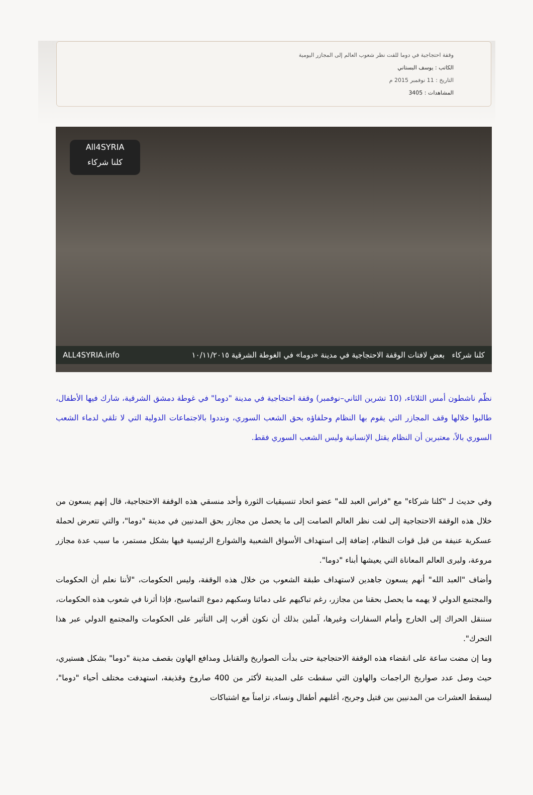وقفة احتجاجية في دوما للفت نظر شعوب العالم إلى المجازر اليومية
الكاتب : يوسف البستاني
التاريخ : 11 نوفمبر 2015 م
المشاهدات : 3405
All4SYRIA
كلنا شركاء
كلنا شركاء بعض لافتات الوقفة الاحتجاجية في مدينة «دوما» في الغوطة الشرقية ١٠/١١/٢٠١٥ ALL4SYRIA.info
نظّم ناشطون أمس الثلاثاء، (10 تشرين الثاني–نوفمبر) وقفة احتجاجية في مدينة "دوما" في غوطة دمشق الشرقية، شارك فيها الأطفال، طالبوا خلالها وقف المجازر التي يقوم بها النظام وحلفاؤه بحق الشعب السوري، ونددوا بالاجتماعات الدولية التي لا تلقي لدماء الشعب السوري بالاً، معتبرين أن النظام يقتل الإنسانية وليس الشعب السوري فقط.
وفي حديث لـ "كلنا شركاء" مع "فراس العبد لله" عضو اتحاد تنسيقيات الثورة وأحد منسقي هذه الوقفة الاحتجاجية، قال إنهم يسعون من خلال هذه الوقفة الاحتجاجية إلى لفت نظر العالم الصامت إلى ما يحصل من مجازر بحق المدنيين في مدينة "دوما"، والتي تتعرض لحملة عسكرية عنيفة من قبل قوات النظام، إضافة إلى استهداف الأسواق الشعبية والشوارع الرئيسية فيها بشكل مستمر، ما سبب عدة مجازر مروعة، وليرى العالم المعاناة التي يعيشها أبناء "دوما".
وأضاف "العبد الله" أنهم يسعون جاهدين لاستهداف طبقة الشعوب من خلال هذه الوقفة، وليس الحكومات، "لأننا نعلم أن الحكومات والمجتمع الدولي لا يهمه ما يحصل بحقنا من مجازر، رغم تباكيهم على دمائنا وسكبهم دموع التماسيح، فإذا أثرنا في شعوب هذه الحكومات، سننقل الحراك إلى الخارج وأمام السفارات وغيرها، آملين بذلك أن نكون أقرب إلى التأثير على الحكومات والمجتمع الدولي عبر هذا التحرك".
وما إن مضت ساعة على انقضاء هذه الوقفة الاحتجاجية حتى بدأت الصواريخ والقنابل ومدافع الهاون بقصف مدينة "دوما" بشكل هستيري، حيث وصل عدد صواريخ الراجمات والهاون التي سقطت على المدينة لأكثر من 400 صاروخ وقذيفة، استهدفت مختلف أحياء "دوما"، ليسقط العشرات من المدنيين بين قتيل وجريح، أغلبهم أطفال ونساء، تزامناً مع اشتباكات